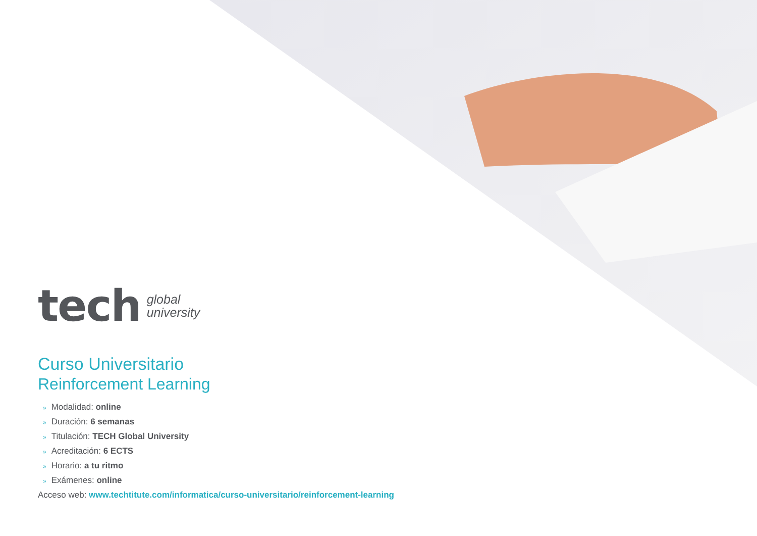tech
global
university
Curso Universitario
Reinforcement Learning
» Modalidad: online
» Duración: 6 semanas
» Titulación: TECH Global University
» Acreditación: 6 ECTS
» Horario: a tu ritmo
» Exámenes: online
Acceso web: www.techtitute.com/informatica/curso-universitario/reinforcement-learning